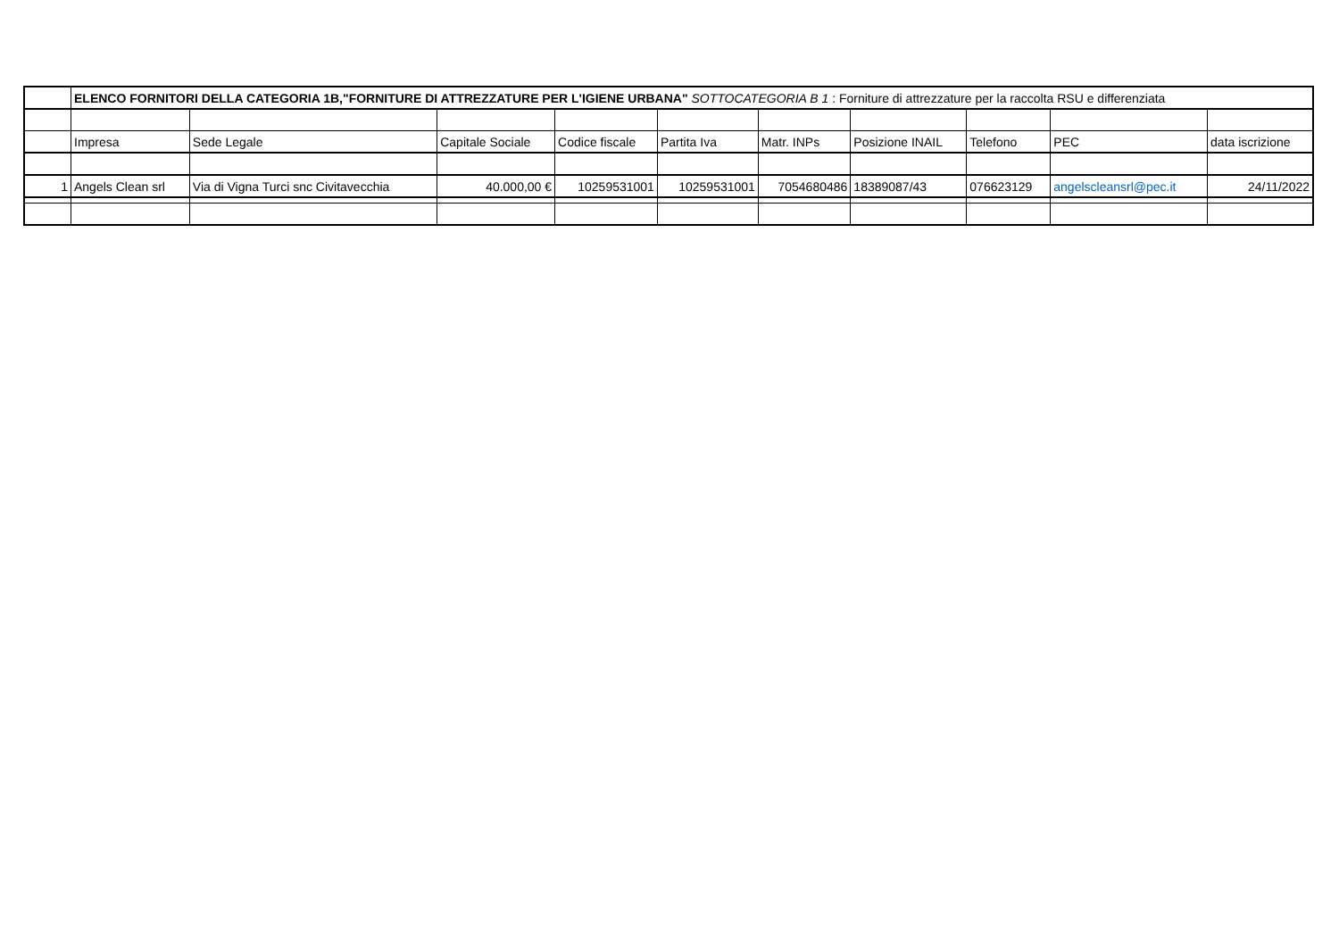| | ELENCO FORNITORI DELLA CATEGORIA 1B,"FORNITURE DI ATTREZZATURE PER L'IGIENE URBANA" SOTTOCATEGORIA B 1 : Forniture di attrezzature per la raccolta RSU e differenziata | | | | | | | | | |
| | Impresa | Sede Legale | Capitale Sociale | Codice fiscale | Partita Iva | Matr. INPs | Posizione INAIL | Telefono | PEC | data iscrizione |
| 1 | Angels Clean srl | Via di Vigna Turci snc Civitavecchia | 40.000,00 € | 10259531001 | 10259531001 | 7054680486 | 18389087/43 | 076623129 | angelscleansrl@pec.it | 24/11/2022 |